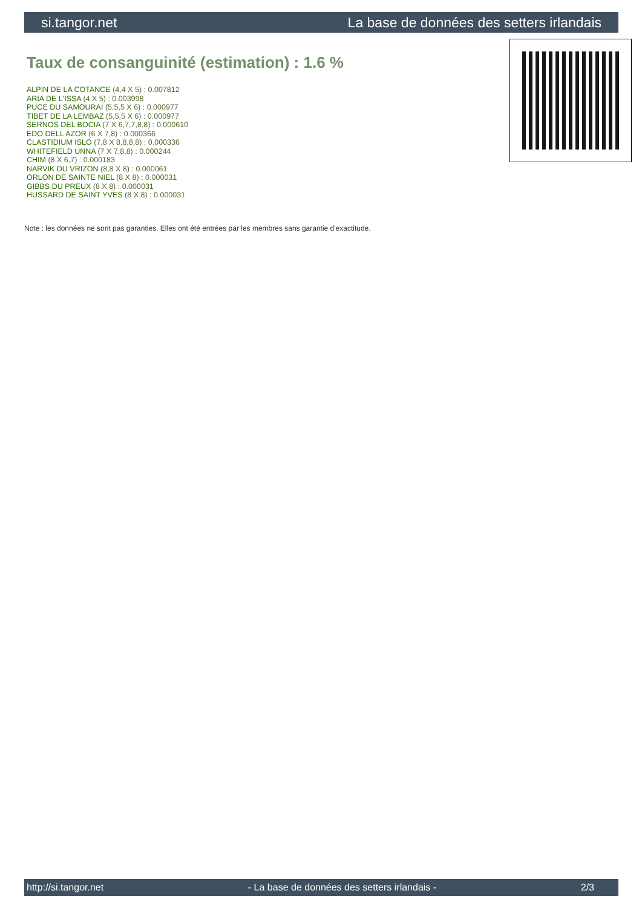si.tangor.net La base de données des setters irlandais
Taux de consanguinité (estimation) : 1.6 %
ALPIN DE LA COTANCE (4,4 X 5) : 0.007812
ARIA DE L'ISSA (4 X 5) : 0.003998
PUCE DU SAMOURAI (5,5,5 X 6) : 0.000977
TIBET DE LA LEMBAZ (5,5,5 X 6) : 0.000977
SERNOS DEL BOCIA (7 X 6,7,7,8,8) : 0.000610
EDO DELL AZOR (6 X 7,8) : 0.000366
CLASTIDIUM ISLO (7,8 X 8,8,8,8) : 0.000336
WHITEFIELD UNNA (7 X 7,8,8) : 0.000244
CHIM (8 X 6,7) : 0.000183
NARVIK DU VRIZON (8,8 X 8) : 0.000061
ORLON DE SAINTE NIEL (8 X 8) : 0.000031
GIBBS DU PREUX (8 X 8) : 0.000031
HUSSARD DE SAINT YVES (8 X 8) : 0.000031
Note : les données ne sont pas garanties. Elles ont été entrées par les membres sans garantie d'exactitude.
http://si.tangor.net - La base de données des setters irlandais - 2/3